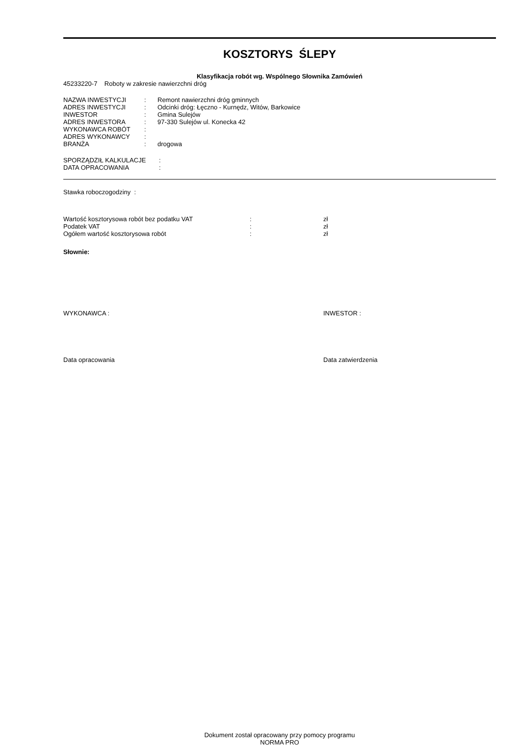KOSZTORYS ŚLEPY
Klasyfikacja robót wg. Wspólnego Słownika Zamówień
45233220-7 Roboty w zakresie nawierzchni dróg
| NAZWA INWESTYCJI | : | Remont nawierzchni dróg gminnych |
| ADRES INWESTYCJI | : | Odcinki dróg: Łęczno - Kurnędz, Witów, Barkowice |
| INWESTOR | : | Gmina Sulejów |
| ADRES INWESTORA | : | 97-330 Sulejów ul. Konecka 42 |
| WYKONAWCA ROBÓT | : | |
| ADRES WYKONAWCY | : | |
| BRANŻA | : | drogowa |
| SPORZĄDZIŁ KALKULACJE | : |
| DATA OPRACOWANIA | : |
Stawka roboczogodziny :
| Wartość kosztorysowa robót bez podatku VAT | : | zł |
| Podatek VAT | : | zł |
| Ogółem wartość kosztorysowa robót | : | zł |
Słownie:
WYKONAWCA : INWESTOR :
Data opracowania Data zatwierdzenia
Dokument został opracowany przy pomocy programu
NORMA PRO